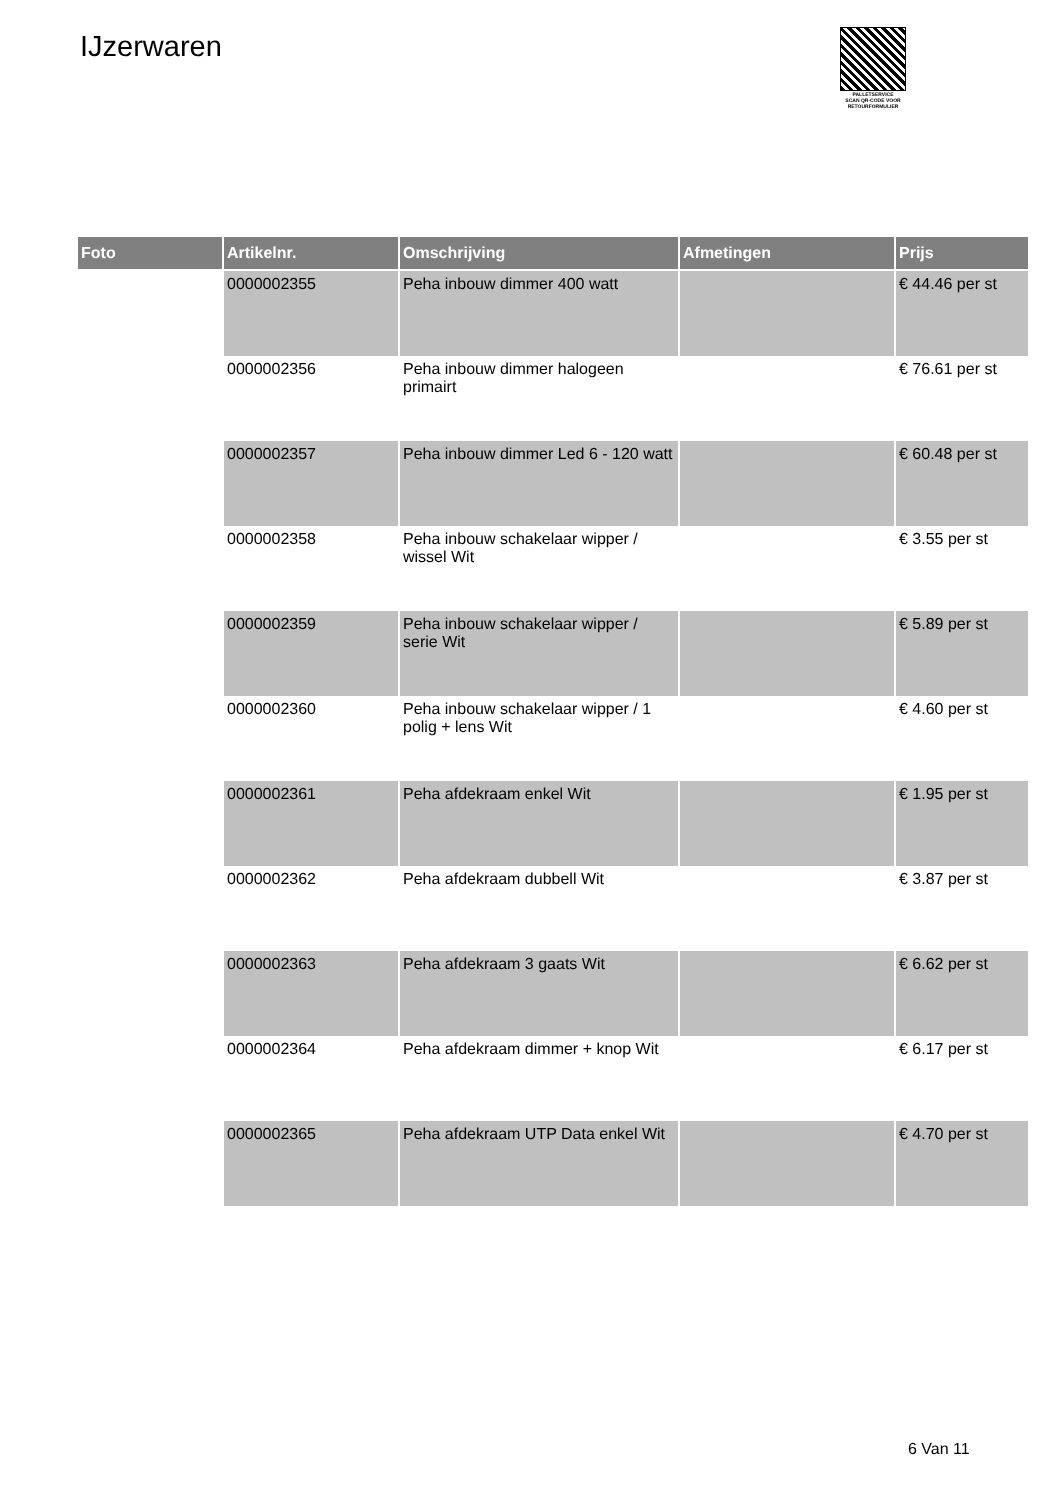IJzerwaren
PALLETSERVICE
SCAN QR-CODE VOOR RETOURFORMULIER
| Foto | Artikelnr. | Omschrijving | Afmetingen | Prijs |
| --- | --- | --- | --- | --- |
| | 0000002355 | Peha inbouw dimmer 400 watt | | € 44.46 per st |
| | 0000002356 | Peha inbouw dimmer halogeen primairt | | € 76.61 per st |
| | 0000002357 | Peha inbouw dimmer Led 6 - 120 watt | | € 60.48 per st |
| | 0000002358 | Peha inbouw schakelaar wipper / wissel Wit | | € 3.55 per st |
| | 0000002359 | Peha inbouw schakelaar wipper / serie Wit | | € 5.89 per st |
| | 0000002360 | Peha inbouw schakelaar wipper / 1 polig + lens Wit | | € 4.60 per st |
| | 0000002361 | Peha afdekraam enkel Wit | | € 1.95 per st |
| | 0000002362 | Peha afdekraam dubbell Wit | | € 3.87 per st |
| | 0000002363 | Peha afdekraam 3 gaats Wit | | € 6.62 per st |
| | 0000002364 | Peha afdekraam dimmer + knop Wit | | € 6.17 per st |
| | 0000002365 | Peha afdekraam UTP Data enkel Wit | | € 4.70 per st |
6 Van 11